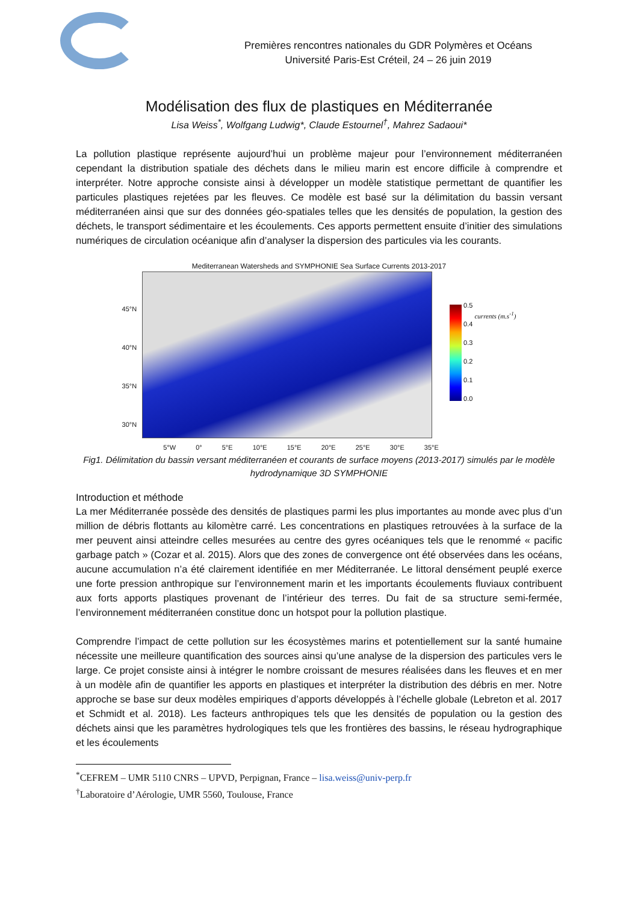Premières rencontres nationales du GDR Polymères et Océans
Université Paris-Est Créteil, 24 – 26 juin 2019
Modélisation des flux de plastiques en Méditerranée
Lisa Weiss<sup>*</sup>, Wolfgang Ludwig*, Claude Estournel<sup>†</sup>, Mahrez Sadaoui*
La pollution plastique représente aujourd’hui un problème majeur pour l’environnement méditerranéen cependant la distribution spatiale des déchets dans le milieu marin est encore difficile à comprendre et interpréter. Notre approche consiste ainsi à développer un modèle statistique permettant de quantifier les particules plastiques rejetées par les fleuves. Ce modèle est basé sur la délimitation du bassin versant méditerranéen ainsi que sur des données géo-spatiales telles que les densités de population, la gestion des déchets, le transport sédimentaire et les écoulements. Ces apports permettent ensuite d’initier des simulations numériques de circulation océanique afin d’analyser la dispersion des particules via les courants.
Mediterranean Watersheds and SYMPHONIE Sea Surface Currents 2013-2017
45°N
40°N
35°N
30°N
0.5
0.4
0.3
0.2
0.1
0.0 currents (m.s<sup>-1</sup>)
5°W 0° 5°E 10°E 15°E 20°E 25°E 30°E 35°E
Fig1. Délimitation du bassin versant méditerranéen et courants de surface moyens (2013-2017) simulés par le modèle hydrodynamique 3D SYMPHONIE
Introduction et méthode
La mer Méditerranée possède des densités de plastiques parmi les plus importantes au monde avec plus d’un million de débris flottants au kilomètre carré. Les concentrations en plastiques retrouvées à la surface de la mer peuvent ainsi atteindre celles mesurées au centre des gyres océaniques tels que le renommé « pacific garbage patch » (Cozar et al. 2015). Alors que des zones de convergence ont été observées dans les océans, aucune accumulation n’a été clairement identifiée en mer Méditerranée. Le littoral densément peuplé exerce une forte pression anthropique sur l’environnement marin et les importants écoulements fluviaux contribuent aux forts apports plastiques provenant de l’intérieur des terres. Du fait de sa structure semi-fermée, l’environnement méditerranéen constitue donc un hotspot pour la pollution plastique.
Comprendre l’impact de cette pollution sur les écosystèmes marins et potentiellement sur la santé humaine nécessite une meilleure quantification des sources ainsi qu’une analyse de la dispersion des particules vers le large. Ce projet consiste ainsi à intégrer le nombre croissant de mesures réalisées dans les fleuves et en mer à un modèle afin de quantifier les apports en plastiques et interpréter la distribution des débris en mer. Notre approche se base sur deux modèles empiriques d’apports développés à l’échelle globale (Lebreton et al. 2017 et Schmidt et al. 2018). Les facteurs anthropiques tels que les densités de population ou la gestion des déchets ainsi que les paramètres hydrologiques tels que les frontières des bassins, le réseau hydrographique et les écoulements
<sup>*</sup> CEFREM – UMR 5110 CNRS – UPVD, Perpignan, France – lisa.weiss@univ-perp.fr
<sup>†</sup> Laboratoire d’Aérologie, UMR 5560, Toulouse, France